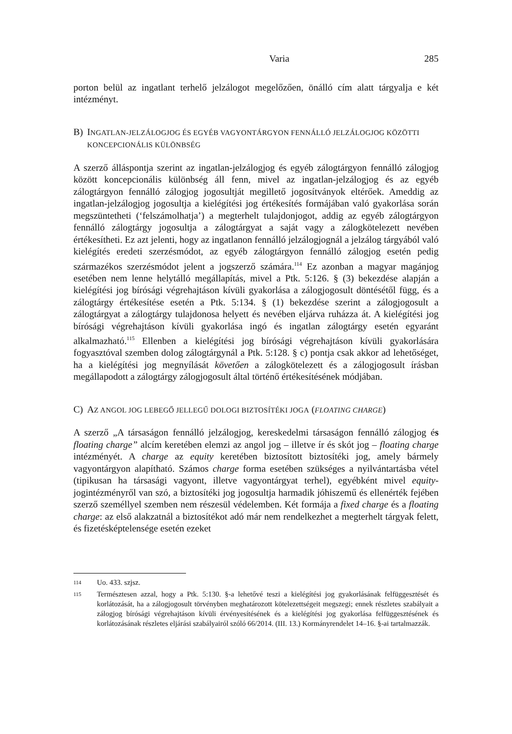Varia 285
porton belül az ingatlant terhelő jelzálogot megelőzően, önálló cím alatt tárgyalja e két intézményt.
B) INGATLAN-JELZÁLOGJOG ÉS EGYÉB VAGYONTÁRGYON FENNÁLLÓ JELZÁLOGJOG KÖZÖTTI KONCEPCIONÁLIS KÜLÖNBSÉG
A szerző álláspontja szerint az ingatlan-jelzálogjog és egyéb zálogtárgyon fennálló zálogjog között koncepcionális különbség áll fenn, mivel az ingatlan-jelzálogjog és az egyéb zálogtárgyon fennálló zálogjog jogosultját megillető jogosítványok eltérő­ek. Ameddig az ingatlan-jelzálogjog jogosultja a kielégítési jog értékesítés formájában való gyakorlása során megszüntetheti (‘felszámolhatja’) a megterhelt tulajdonjogot, addig az egyéb zálogtárgyon fennálló zálogtárgy jogosultja a zálogtárgyat a saját vagy a zálogkötelezett nevében értékesítheti. Ez azt jelenti, hogy az ingatlanon fennálló jel­zálogjognál a jelzálog tárgyából való kielégítés eredeti szerzésmódot, az egyéb zálog­tárgyon fennálló zálogjog esetén pedig származékos szerzésmódot jelent a jogszerző számára.<sup>114</sup> Ez azonban a magyar magánjog esetében nem lenne helytálló megállapítás, mivel a Ptk. 5:126. § (3) bekezdése alapján a kielégítési jog bírósági végrehajtáson kívü­li gyakorlása a zálogjogosult döntésétől függ, és a zálogtárgy értékesítése esetén a Ptk. 5:134. § (1) bekezdése szerint a zálogjogosult a zálogtárgyat a zálogtárgy tulajdonosa helyett és nevében eljárva ruházza át. A kielégítési jog bírósági végrehajtáson kívüli gyakorlása ingó és ingatlan zálogtárgy esetén egyaránt alkalmazható.<sup>115</sup> Ellenben a ki­elégítési jog bírósági végrehajtáson kívüli gyakorlására fogyasztóval szemben dolog zálogtárgynál a Ptk. 5:128. § c) pontja csak akkor ad lehetőséget, ha a kielégítési jog megnyílását követően a zálogkötelezett és a zálogjogosult írásban megállapodott a zá­logtárgy zálogjogosult által történő értékesítésének módjában.
C) AZ ANGOL JOG LEBEGŐ JELLEGŰ DOLOGI BIZTOSÍTÉKI JOGA (FLOATING CHARGE)
A szerző „A társaságon fennálló jelzálogjog, kereskedelmi társaságon fennálló zálogjog és floating charge” alcím keretében elemzi az angol jog – illetve ír és skót jog – floating charge intézményét. A charge az equity keretében biztosított biztosítéki jog, amely bármely vagyontárgyon alapítható. Számos charge forma esetében szükséges a nyilvántartásba vétel (tipikusan ha társasági vagyont, illetve vagyontárgyat terhel), egyébként mivel equity-jogintézményről van szó, a biztosítéki jog jogosultja harmadik jóhiszemű és ellenérték fejében szerző személlyel szemben nem részesül védelemben. Két formája a fixed charge és a floating charge: az első alakzatnál a biztosítékot adó már nem rendelkezhet a megterhelt tárgyak felett, és fizetésképtelensége esetén ezeket
114
Uo. 433. szjsz.
115
Természtesen azzal, hogy a Ptk. 5:130. §-a lehetővé teszi a kielégítési jog gyakorlásának felfüggesztését és korlátozását, ha a zálogjogosult törvényben meghatározott kötelezettségeit megszegi; ennek részle­tes szabályait a zálogjog bírósági végrehajtáson kívüli érvényesítésének és a kielégítési jog gyakorlása felfüggesztésének és korlátozásának részletes eljárási szabályairól szóló 66/2014. (III. 13.) Kormány­rendelet 14–16. §-ai tartalmazzák.